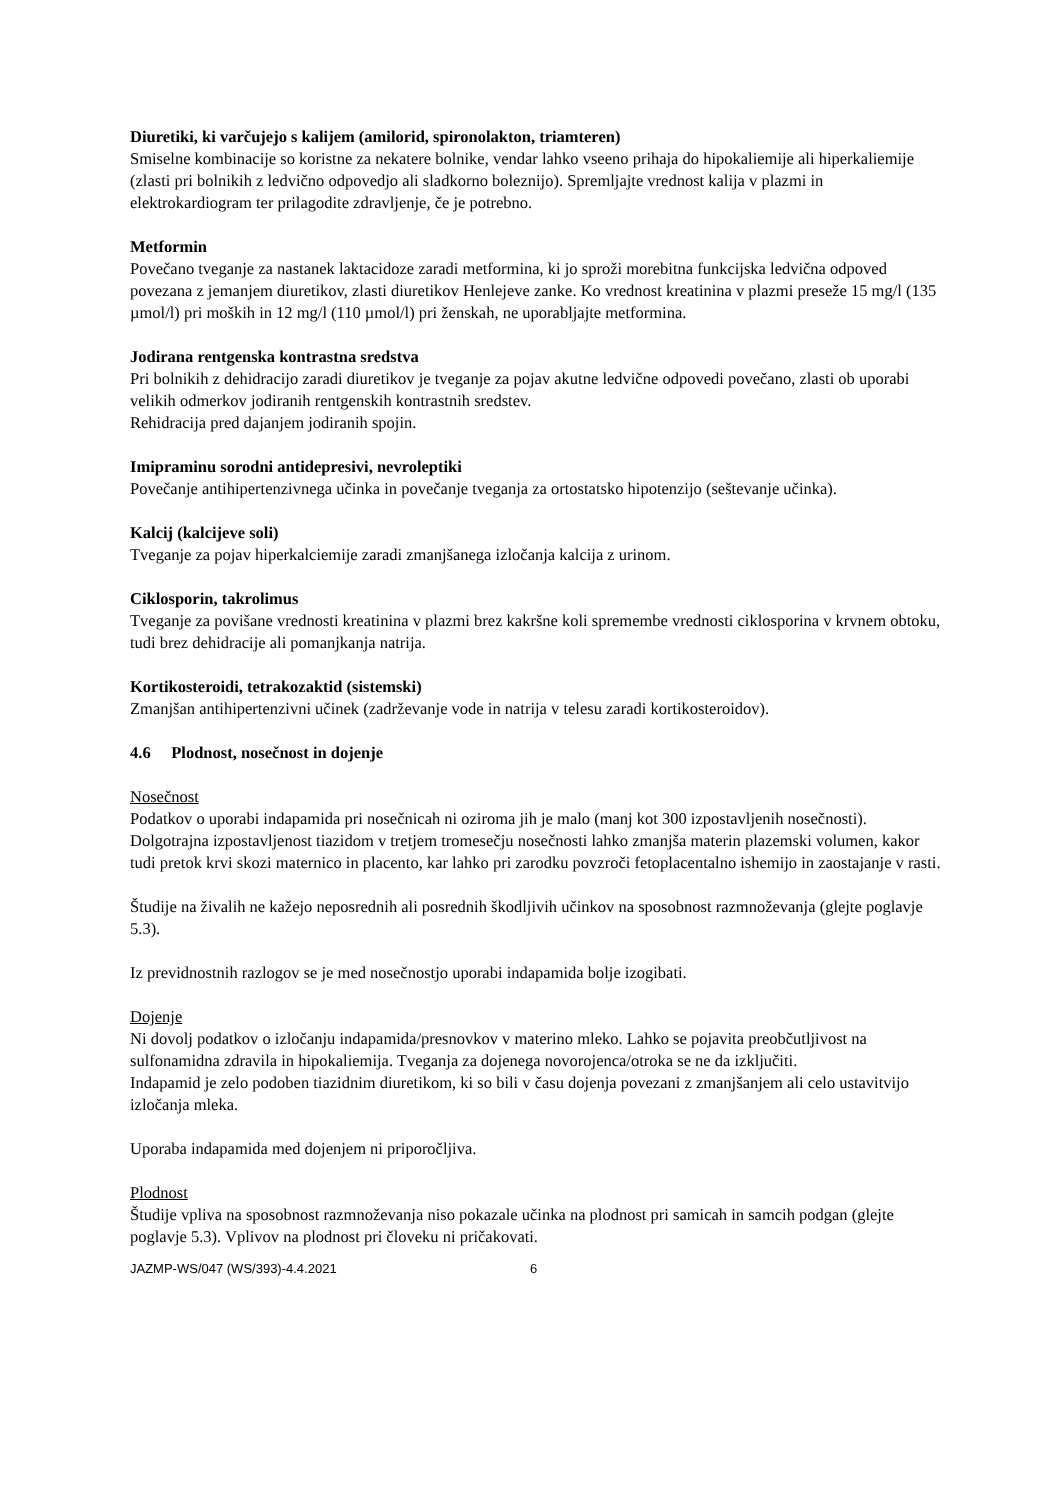Diuretiki, ki varčujejo s kalijem (amilorid, spironolakton, triamteren)
Smiselne kombinacije so koristne za nekatere bolnike, vendar lahko vseeno prihaja do hipokaliemije ali hiperkaliemije (zlasti pri bolnikih z ledvično odpovedjo ali sladkorno boleznijo). Spremljajte vrednost kalija v plazmi in elektrokardiogram ter prilagodite zdravljenje, če je potrebno.
Metformin
Povečano tveganje za nastanek laktacidoze zaradi metformina, ki jo sproži morebitna funkcijska ledvična odpoved povezana z jemanjem diuretikov, zlasti diuretikov Henlejeve zanke. Ko vrednost kreatinina v plazmi preseže 15 mg/l (135 µmol/l) pri moških in 12 mg/l (110 µmol/l) pri ženskah, ne uporabljajte metformina.
Jodirana rentgenska kontrastna sredstva
Pri bolnikih z dehidracijo zaradi diuretikov je tveganje za pojav akutne ledvične odpovedi povečano, zlasti ob uporabi velikih odmerkov jodiranih rentgenskih kontrastnih sredstev.
Rehidracija pred dajanjem jodiranih spojin.
Imipraminu sorodni antidepresivi, nevroleptiki
Povečanje antihipertenzivnega učinka in povečanje tveganja za ortostatsko hipotenzijo (seštevanje učinka).
Kalcij (kalcijeve soli)
Tveganje za pojav hiperkalciemije zaradi zmanjšanega izločanja kalcija z urinom.
Ciklosporin, takrolimus
Tveganje za povišane vrednosti kreatinina v plazmi brez kakršne koli spremembe vrednosti ciklosporina v krvnem obtoku, tudi brez dehidracije ali pomanjkanja natrija.
Kortikosteroidi, tetrakozaktid (sistemski)
Zmanjšan antihipertenzivni učinek (zadrževanje vode in natrija v telesu zaradi kortikosteroidov).
4.6 Plodnost, nosečnost in dojenje
Nosečnost
Podatkov o uporabi indapamida pri nosečnicah ni oziroma jih je malo (manj kot 300 izpostavljenih nosečnosti). Dolgotrajna izpostavljenost tiazidom v tretjem tromesečju nosečnosti lahko zmanjša materin plazemski volumen, kakor tudi pretok krvi skozi maternico in placento, kar lahko pri zarodku povzroči fetoplacentalno ishemijo in zaostajanje v rasti.
Študije na živalih ne kažejo neposrednih ali posrednih škodljivih učinkov na sposobnost razmnoževanja (glejte poglavje 5.3).
Iz previdnostnih razlogov se je med nosečnostjo uporabi indapamida bolje izogibati.
Dojenje
Ni dovolj podatkov o izločanju indapamida/presnovkov v materino mleko. Lahko se pojavita preobčutljivost na sulfonamidna zdravila in hipokaliemija. Tveganja za dojenega novorojenca/otroka se ne da izključiti.
Indapamid je zelo podoben tiazidnim diuretikom, ki so bili v času dojenja povezani z zmanjšanjem ali celo ustavitvijo izločanja mleka.
Uporaba indapamida med dojenjem ni priporočljiva.
Plodnost
Študije vpliva na sposobnost razmnoževanja niso pokazale učinka na plodnost pri samicah in samcih podgan (glejte poglavje 5.3). Vplivov na plodnost pri človeku ni pričakovati.
JAZMP-WS/047 (WS/393)-4.4.2021 6